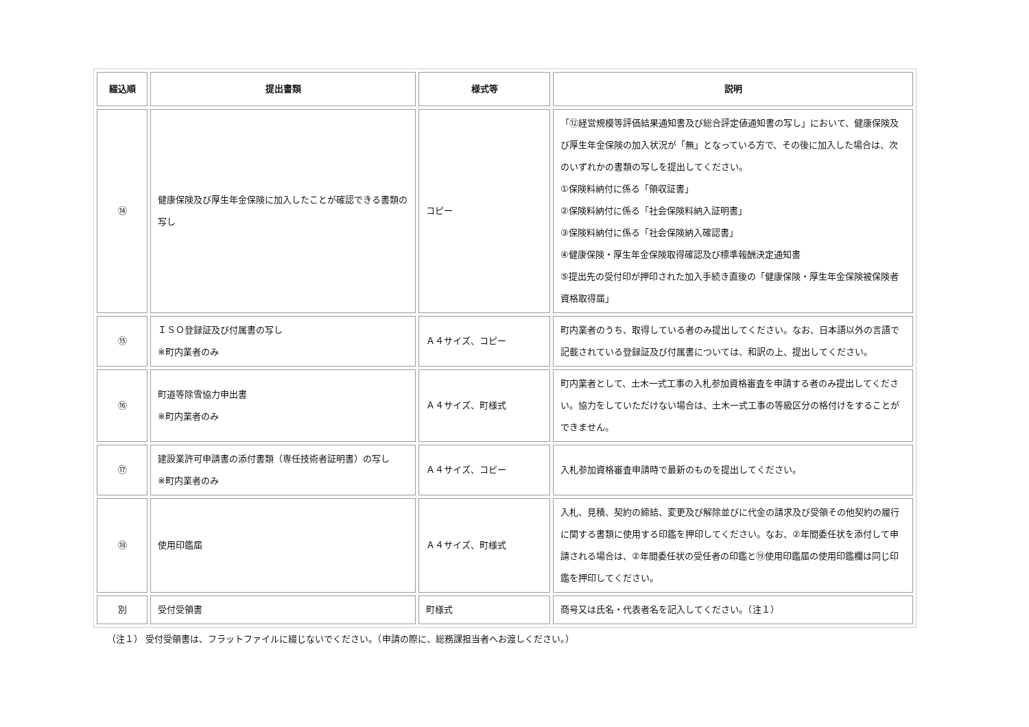| 綴込順 | 提出書類 | 様式等 | 説明 |
| --- | --- | --- | --- |
| ⑭ | 健康保険及び厚生年金保険に加入したことが確認できる書類の写し | コピー | 「⑫経営規模等評価結果通知書及び総合評定値通知書の写し」において、健康保険及び厚生年金保険の加入状況が「無」となっている方で、その後に加入した場合は、次のいずれかの書類の写しを提出してください。 ①保険料納付に係る「領収証書」 ②保険料納付に係る「社会保険料納入証明書」 ③保険料納付に係る「社会保険納入確認書」 ④健康保険・厚生年金保険取得確認及び標準報酬決定通知書 ⑤提出先の受付印が押印された加入手続き直後の「健康保険・厚生年金保険被保険者資格取得届」 |
| ⑮ | ＩＳＯ登録証及び付属書の写し ※町内業者のみ | Ａ４サイズ、コピー | 町内業者のうち、取得している者のみ提出してください。なお、日本語以外の言語で記載されている登録証及び付属書については、和訳の上、提出してください。 |
| ⑯ | 町道等除雪協力申出書 ※町内業者のみ | Ａ４サイズ、町様式 | 町内業者として、土木一式工事の入札参加資格審査を申請する者のみ提出してください。協力をしていただけない場合は、土木一式工事の等級区分の格付けをすることができません。 |
| ⑰ | 建設業許可申請書の添付書類（専任技術者証明書）の写し ※町内業者のみ | Ａ４サイズ、コピー | 入札参加資格審査申請時で最新のものを提出してください。 |
| ⑱ | 使用印鑑届 | Ａ４サイズ、町様式 | 入札、見積、契約の締結、変更及び解除並びに代金の請求及び受領その他契約の履行に関する書類に使用する印鑑を押印してください。なお、②年間委任状を添付して申請される場合は、②年間委任状の受任者の印鑑と⑲使用印鑑届の使用印鑑欄は同じ印鑑を押印してください。 |
| 別 | 受付受領書 | 町様式 | 商号又は氏名・代表者名を記入してください。（注１） |
（注１） 受付受領書は、フラットファイルに綴じないでください。（申請の際に、総務課担当者へお渡しください。）